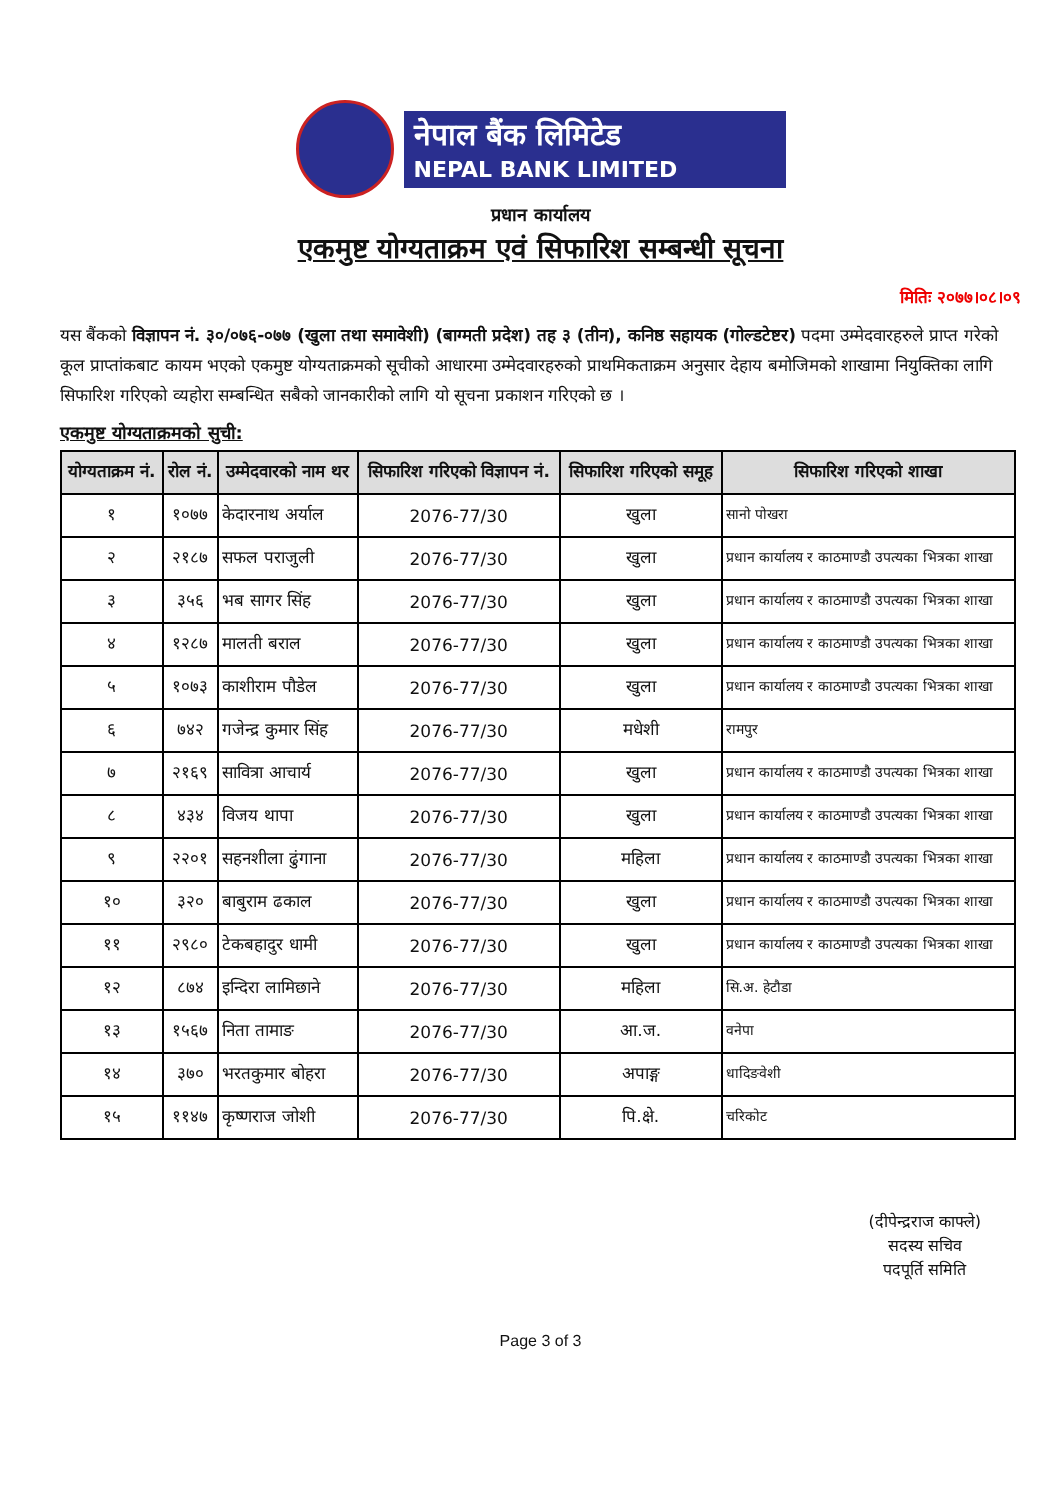नेपाल बैंक लिमिटेड
NEPAL BANK LIMITED
प्रधान कार्यालय
एकमुष्ट योग्यताक्रम एवं सिफारिश सम्बन्धी सूचना
मितिः २०७७।०८।०९
यस बैंकको विज्ञापन नं. ३०/०७६-०७७ (खुला तथा समावेशी) (बाग्मती प्रदेश) तह ३ (तीन), कनिष्ठ सहायक (गोल्डटेष्टर) पदमा उम्मेदवारहरुले प्राप्त गरेको कूल प्राप्तांकबाट कायम भएको एकमुष्ट योग्यताक्रमको सूचीको आधारमा उम्मेदवारहरुको प्राथमिकताक्रम अनुसार देहाय बमोजिमको शाखामा नियुक्तिका लागि सिफारिश गरिएको व्यहोरा सम्बन्धित सबैको जानकारीको लागि यो सूचना प्रकाशन गरिएको छ ।
एकमुष्ट योग्यताक्रमको सुची:
| योग्यताक्रम नं. | रोल नं. | उम्मेदवारको नाम थर | सिफारिश गरिएको विज्ञापन नं. | सिफारिश गरिएको समूह | सिफारिश गरिएको शाखा |
| --- | --- | --- | --- | --- | --- |
| १ | १०७७ | केदारनाथ अर्याल | 2076-77/30 | खुला | सानो पोखरा |
| २ | २१८७ | सफल पराजुली | 2076-77/30 | खुला | प्रधान कार्यालय र काठमाण्डौ उपत्यका भित्रका शाखा |
| ३ | ३५६ | भब सागर सिंह | 2076-77/30 | खुला | प्रधान कार्यालय र काठमाण्डौ उपत्यका भित्रका शाखा |
| ४ | १२८७ | मालती बराल | 2076-77/30 | खुला | प्रधान कार्यालय र काठमाण्डौ उपत्यका भित्रका शाखा |
| ५ | १०७३ | काशीराम पौडेल | 2076-77/30 | खुला | प्रधान कार्यालय र काठमाण्डौ उपत्यका भित्रका शाखा |
| ६ | ७४२ | गजेन्द्र कुमार सिंह | 2076-77/30 | मधेशी | रामपुर |
| ७ | २१६९ | सावित्रा आचार्य | 2076-77/30 | खुला | प्रधान कार्यालय र काठमाण्डौ उपत्यका भित्रका शाखा |
| ८ | ४३४ | विजय थापा | 2076-77/30 | खुला | प्रधान कार्यालय र काठमाण्डौ उपत्यका भित्रका शाखा |
| ९ | २२०१ | सहनशीला ढुंगाना | 2076-77/30 | महिला | प्रधान कार्यालय र काठमाण्डौ उपत्यका भित्रका शाखा |
| १० | ३२० | बाबुराम ढकाल | 2076-77/30 | खुला | प्रधान कार्यालय र काठमाण्डौ उपत्यका भित्रका शाखा |
| ११ | २९८० | टेकबहादुर धामी | 2076-77/30 | खुला | प्रधान कार्यालय र काठमाण्डौ उपत्यका भित्रका शाखा |
| १२ | ८७४ | इन्दिरा लामिछाने | 2076-77/30 | महिला | सि.अ. हेटौडा |
| १३ | १५६७ | निता तामाङ | 2076-77/30 | आ.ज. | वनेपा |
| १४ | ३७० | भरतकुमार बोहरा | 2076-77/30 | अपाङ्ग | धादिङवेशी |
| १५ | ११४७ | कृष्णराज जोशी | 2076-77/30 | पि.क्षे. | चरिकोट |
(दीपेन्द्रराज काफ्ले)
सदस्य सचिव
पदपूर्ति समिति
Page 3 of 3